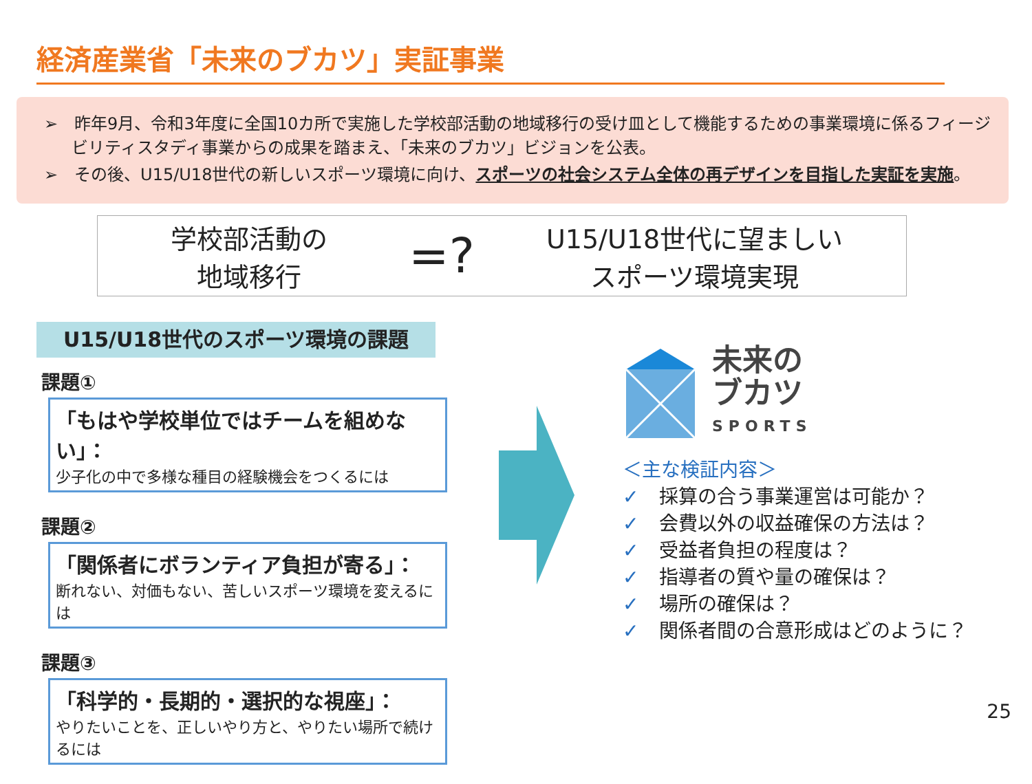経済産業省「未来のブカツ」実証事業
➢　昨年9月、令和3年度に全国10カ所で実施した学校部活動の地域移行の受け皿として機能するための事業環境に係るフィージビリティスタディ事業からの成果を踏まえ、「未来のブカツ」ビジョンを公表。
➢　その後、U15/U18世代の新しいスポーツ環境に向け、スポーツの社会システム全体の再デザインを目指した実証を実施。
学校部活動の
地域移行
=?
U15/U18世代に望ましい
スポーツ環境実現
U15/U18世代のスポーツ環境の課題
課題①
「もはや学校単位ではチームを組めない」：
少子化の中で多様な種目の経験機会をつくるには
課題②
「関係者にボランティア負担が寄る」：
断れない、対価もない、苦しいスポーツ環境を変えるには
課題③
「科学的・長期的・選択的な視座」：
やりたいことを、正しいやり方と、やりたい場所で続けるには
未来の
ブカツ
SPORTS
＜主な検証内容＞
✓ 採算の合う事業運営は可能か？
✓ 会費以外の収益確保の方法は？
✓ 受益者負担の程度は？
✓ 指導者の質や量の確保は？
✓ 場所の確保は？
✓ 関係者間の合意形成はどのように？
25